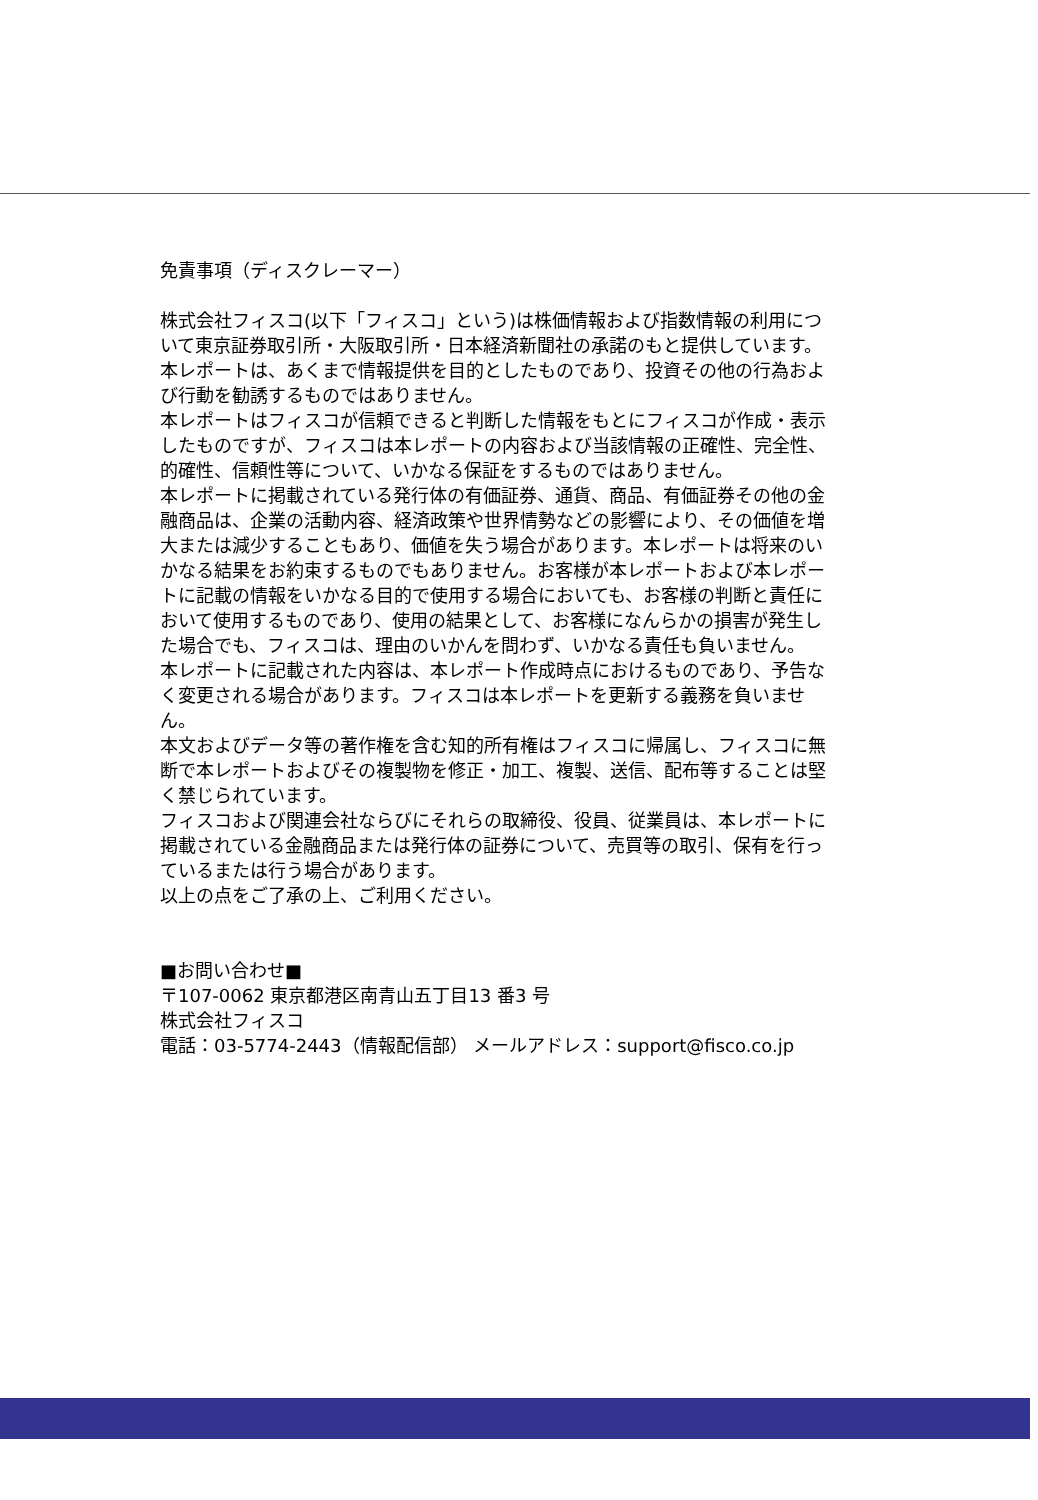免責事項（ディスクレーマー）
株式会社フィスコ(以下「フィスコ」という)は株価情報および指数情報の利用について東京証券取引所・大阪取引所・日本経済新聞社の承諾のもと提供しています。
本レポートは、あくまで情報提供を目的としたものであり、投資その他の行為および行動を勧誘するものではありません。
本レポートはフィスコが信頼できると判断した情報をもとにフィスコが作成・表示したものですが、フィスコは本レポートの内容および当該情報の正確性、完全性、的確性、信頼性等について、いかなる保証をするものではありません。
本レポートに掲載されている発行体の有価証券、通貨、商品、有価証券その他の金融商品は、企業の活動内容、経済政策や世界情勢などの影響により、その価値を増大または減少することもあり、価値を失う場合があります。本レポートは将来のいかなる結果をお約束するものでもありません。お客様が本レポートおよび本レポートに記載の情報をいかなる目的で使用する場合においても、お客様の判断と責任において使用するものであり、使用の結果として、お客様になんらかの損害が発生した場合でも、フィスコは、理由のいかんを問わず、いかなる責任も負いません。
本レポートに記載された内容は、本レポート作成時点におけるものであり、予告なく変更される場合があります。フィスコは本レポートを更新する義務を負いません。
本文およびデータ等の著作権を含む知的所有権はフィスコに帰属し、フィスコに無断で本レポートおよびその複製物を修正・加工、複製、送信、配布等することは堅く禁じられています。
フィスコおよび関連会社ならびにそれらの取締役、役員、従業員は、本レポートに掲載されている金融商品または発行体の証券について、売買等の取引、保有を行っているまたは行う場合があります。
以上の点をご了承の上、ご利用ください。
■お問い合わせ■
〒107-0062 東京都港区南青山五丁目13 番3 号
株式会社フィスコ
電話：03-5774-2443（情報配信部） メールアドレス：support@fisco.co.jp